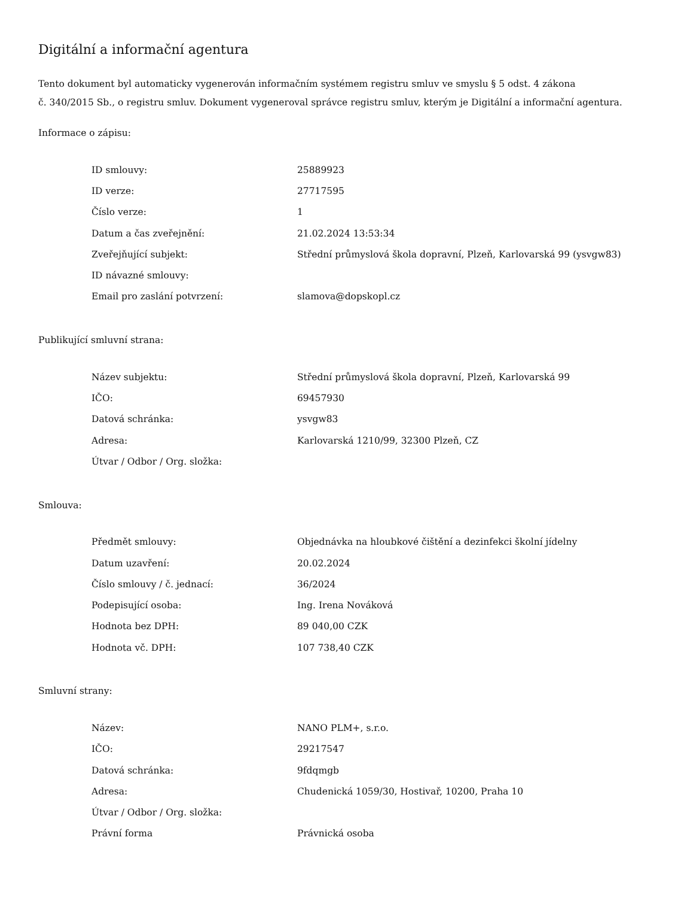Digitální a informační agentura
Tento dokument byl automaticky vygenerován informačním systémem registru smluv ve smyslu § 5 odst. 4 zákona
č. 340/2015 Sb., o registru smluv. Dokument vygeneroval správce registru smluv, kterým je Digitální a informační agentura.
Informace o zápisu:
| ID smlouvy: | 25889923 |
| ID verze: | 27717595 |
| Číslo verze: | 1 |
| Datum a čas zveřejnění: | 21.02.2024 13:53:34 |
| Zveřejňující subjekt: | Střední průmyslová škola dopravní, Plzeň, Karlovarská 99 (ysvgw83) |
| ID návazné smlouvy: | |
| Email pro zaslání potvrzení: | slamova@dopskopl.cz |
Publikující smluvní strana:
| Název subjektu: | Střední průmyslová škola dopravní, Plzeň, Karlovarská 99 |
| IČO: | 69457930 |
| Datová schránka: | ysvgw83 |
| Adresa: | Karlovarská 1210/99, 32300 Plzeň, CZ |
| Útvar / Odbor / Org. složka: | |
Smlouva:
| Předmět smlouvy: | Objednávka na hloubkové čištění a dezinfekci školní jídelny |
| Datum uzavření: | 20.02.2024 |
| Číslo smlouvy / č. jednací: | 36/2024 |
| Podepisující osoba: | Ing. Irena Nováková |
| Hodnota bez DPH: | 89 040,00 CZK |
| Hodnota vč. DPH: | 107 738,40 CZK |
Smluvní strany:
| Název: | NANO PLM+, s.r.o. |
| IČO: | 29217547 |
| Datová schránka: | 9fdqmgb |
| Adresa: | Chudenická 1059/30, Hostivař, 10200, Praha 10 |
| Útvar / Odbor / Org. složka: | |
| Právní forma | Právnická osoba |